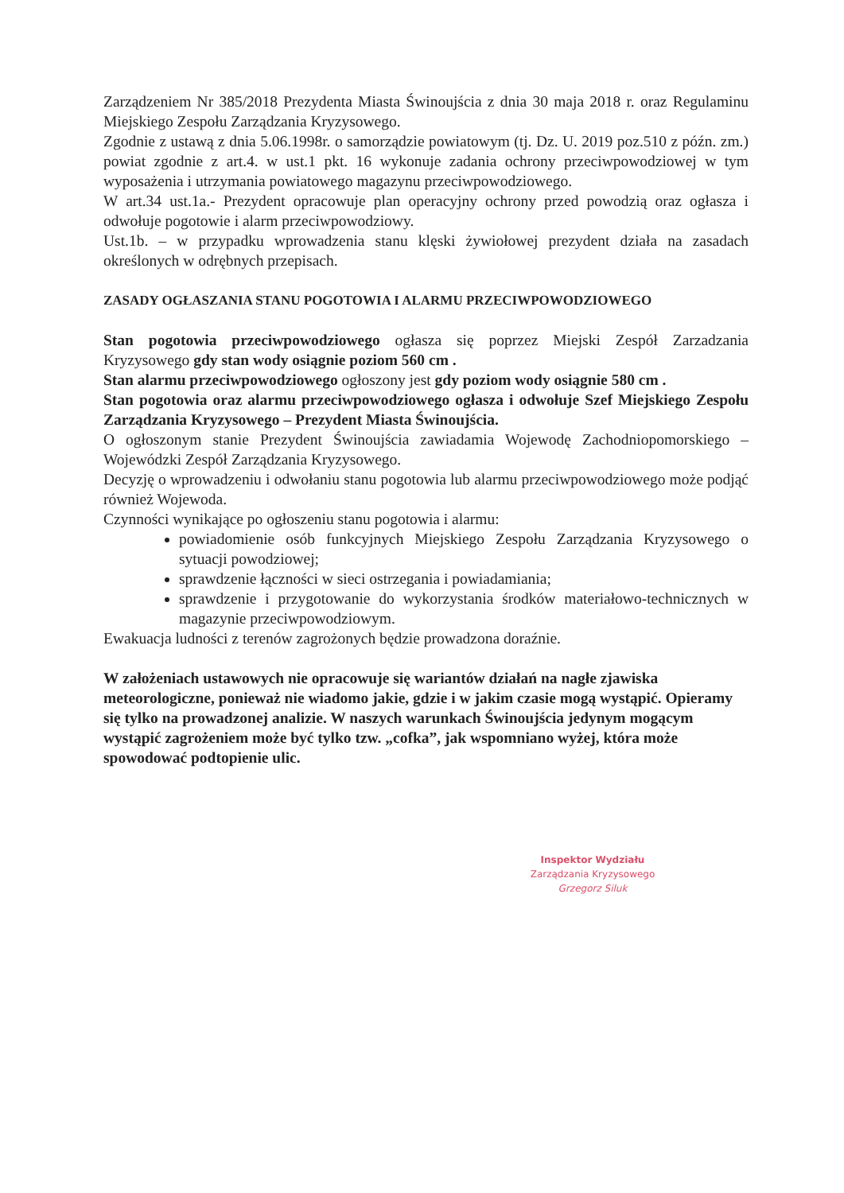Zarządzeniem Nr 385/2018 Prezydenta Miasta Świnoujścia z dnia 30 maja 2018 r. oraz Regulaminu Miejskiego Zespołu Zarządzania Kryzysowego.
Zgodnie z ustawą z dnia 5.06.1998r. o samorządzie powiatowym (tj. Dz. U. 2019 poz.510 z późn. zm.) powiat zgodnie z art.4. w ust.1 pkt. 16 wykonuje zadania ochrony przeciwpowodziowej w tym wyposażenia i utrzymania powiatowego magazynu przeciwpowodziowego.
W art.34 ust.1a.- Prezydent opracowuje plan operacyjny ochrony przed powodzią oraz ogłasza i odwołuje pogotowie i alarm przeciwpowodziowy.
Ust.1b. – w przypadku wprowadzenia stanu klęski żywiołowej prezydent działa na zasadach określonych w odrębnych przepisach.
ZASADY OGŁASZANIA STANU POGOTOWIA I ALARMU PRZECIWPOWODZIOWEGO
Stan pogotowia przeciwpowodziowego ogłasza się poprzez Miejski Zespół Zarzadzania Kryzysowego gdy stan wody osiągnie poziom 560 cm .
Stan alarmu przeciwpowodziowego ogłoszony jest gdy poziom wody osiągnie 580 cm .
Stan pogotowia oraz alarmu przeciwpowodziowego ogłasza i odwołuje Szef Miejskiego Zespołu Zarządzania Kryzysowego – Prezydent Miasta Świnoujścia.
O ogłoszonym stanie Prezydent Świnoujścia zawiadamia Wojewodę Zachodniopomorskiego – Wojewódzki Zespół Zarządzania Kryzysowego.
Decyzję o wprowadzeniu i odwołaniu stanu pogotowia lub alarmu przeciwpowodziowego może podjąć również Wojewoda.
Czynności wynikające po ogłoszeniu stanu pogotowia i alarmu:
powiadomienie osób funkcyjnych Miejskiego Zespołu Zarządzania Kryzysowego o sytuacji powodziowej;
sprawdzenie łączności w sieci ostrzegania i powiadamiania;
sprawdzenie i przygotowanie do wykorzystania środków materiałowo-technicznych w magazynie przeciwpowodziowym.
Ewakuacja ludności z terenów zagrożonych będzie prowadzona doraźnie.
W założeniach ustawowych nie opracowuje się wariantów działań na nagłe zjawiska meteorologiczne, ponieważ nie wiadomo jakie, gdzie i w jakim czasie mogą wystąpić. Opieramy się tylko na prowadzonej analizie. W naszych warunkach Świnoujścia jedynym mogącym wystąpić zagrożeniem może być tylko tzw. „cofka”, jak wspomniano wyżej, która może spowodować podtopienie ulic.
Inspektor Wydziału
Zarządzania Kryzysowego
Grzegorz Siluk